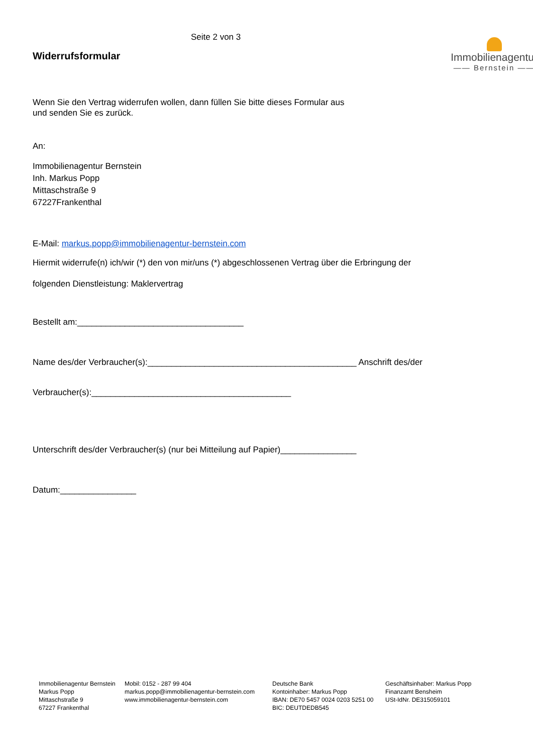Seite 2 von 3
Widerrufsformular
Immobilienagentur
—— Bernstein ——
Wenn Sie den Vertrag widerrufen wollen, dann füllen Sie bitte dieses Formular aus
und senden Sie es zurück.
An:
Immobilienagentur Bernstein
Inh. Markus Popp
Mittaschstraße 9
67227Frankenthal
E-Mail: markus.popp@immobilienagentur-bernstein.com
Hiermit widerrufe(n) ich/wir (*) den von mir/uns (*) abgeschlossenen Vertrag über die Erbringung der
folgenden Dienstleistung: Maklervertrag
Bestellt am:___________________________________
Name des/der Verbraucher(s):____________________________________________ Anschrift des/der
Verbraucher(s):__________________________________________
Unterschrift des/der Verbraucher(s) (nur bei Mitteilung auf Papier)________________
Datum:________________
Immobilienagentur Bernstein
Markus Popp
Mittaschstraße 9
67227 Frankenthal
Mobil: 0152 - 287 99 404
markus.popp@immobilienagentur-bernstein.com
www.immobilienagentur-bernstein.com
Deutsche Bank
Kontoinhaber: Markus Popp
IBAN: DE70 5457 0024 0203 5251 00
BIC: DEUTDEDB545
Geschäftsinhaber: Markus Popp
Finanzamt Bensheim
USt-IdNr. DE315059101